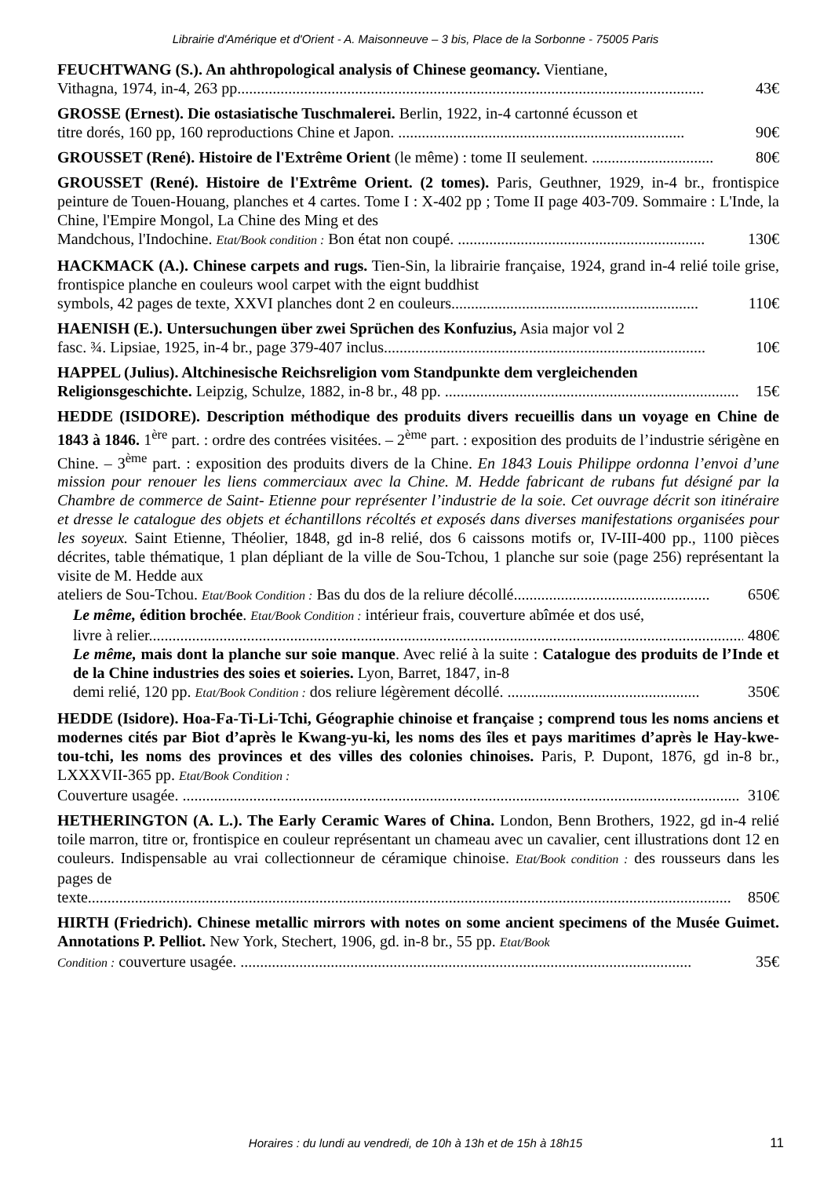Librairie d'Amérique et d'Orient - A. Maisonneuve – 3 bis, Place de la Sorbonne - 75005 Paris
FEUCHTWANG (S.). An ahthropological analysis of Chinese geomancy. Vientiane,
Vithagna, 1974, in-4, 263 pp....................................................................................................................... 43€
GROSSE (Ernest). Die ostasiatische Tuschmalerei. Berlin, 1922, in-4 cartonné écusson et
titre dorés, 160 pp, 160 reproductions Chine et Japon. ......................................................................... 90€
GROUSSET (René). Histoire de l'Extrême Orient (le même) : tome II seulement. ............................... 80€
GROUSSET (René). Histoire de l'Extrême Orient. (2 tomes). Paris, Geuthner, 1929, in-4 br., frontispice peinture de Touen-Houang, planches et 4 cartes. Tome I : X-402 pp ; Tome II page 403-709. Sommaire : L'Inde, la Chine, l'Empire Mongol, La Chine des Ming et des
Mandchous, l'Indochine. Etat/Book condition : Bon état non coupé. ............................................................... 130€
HACKMACK (A.). Chinese carpets and rugs. Tien-Sin, la librairie française, 1924, grand in-4 relié toile grise, frontispice planche en couleurs wool carpet with the eignt buddhist
symbols, 42 pages de texte, XXVI planches dont 2 en couleurs............................................................... 110€
HAENISH (E.). Untersuchungen über zwei Sprüchen des Konfuzius, Asia major vol 2
fasc. ¾. Lipsiae, 1925, in-4 br., page 379-407 inclus.................................................................................. 10€
HAPPEL (Julius). Altchinesische Reichsreligion vom Standpunkte dem vergleichenden
Religionsgeschichte. Leipzig, Schulze, 1882, in-8 br., 48 pp. ........................................................................... 15€
HEDDE (ISIDORE). Description méthodique des produits divers recueillis dans un voyage en Chine de 1843 à 1846. 1<sup>ère</sup> part. : ordre des contrées visitées. – 2<sup>ème</sup> part. : exposition des produits de l’industrie sérigène en Chine. – 3<sup>ème</sup> part. : exposition des produits divers de la Chine. En 1843 Louis Philippe ordonna l’envoi d’une mission pour renouer les liens commerciaux avec la Chine. M. Hedde fabricant de rubans fut désigné par la Chambre de commerce de Saint- Etienne pour représenter l’industrie de la soie. Cet ouvrage décrit son itinéraire et dresse le catalogue des objets et échantillons récoltés et exposés dans diverses manifestations organisées pour les soyeux. Saint Etienne, Théolier, 1848, gd in-8 relié, dos 6 caissons motifs or, IV-III-400 pp., 1100 pièces décrites, table thématique, 1 plan dépliant de la ville de Sou-Tchou, 1 planche sur soie (page 256) représentant la visite de M. Hedde aux
ateliers de Sou-Tchou. Etat/Book Condition : Bas du dos de la reliure décollé.................................................. 650€
Le même, édition brochée. Etat/Book Condition : intérieur frais, couverture abîmée et dos usé,
livre à relier......................................................................................................................................................... 480€
Le même, mais dont la planche sur soie manque. Avec relié à la suite : Catalogue des produits de l’Inde et de la Chine industries des soies et soieries. Lyon, Barret, 1847, in-8
demi relié, 120 pp. Etat/Book Condition : dos reliure légèrement décollé. ................................................. 350€
HEDDE (Isidore). Hoa-Fa-Ti-Li-Tchi, Géographie chinoise et française ; comprend tous les noms anciens et modernes cités par Biot d’après le Kwang-yu-ki, les noms des îles et pays maritimes d’après le Hay-kwe-tou-tchi, les noms des provinces et des villes des colonies chinoises. Paris, P. Dupont, 1876, gd in-8 br., LXXXVII-365 pp. Etat/Book Condition :
Couverture usagée. .............................................................................................................................................. 310€
HETHERINGTON (A. L.). The Early Ceramic Wares of China. London, Benn Brothers, 1922, gd in-4 relié toile marron, titre or, frontispice en couleur représentant un chameau avec un cavalier, cent illustrations dont 12 en couleurs. Indispensable au vrai collectionneur de céramique chinoise. Etat/Book condition : des rousseurs dans les pages de
texte.................................................................................................................................................................... 850€
HIRTH (Friedrich). Chinese metallic mirrors with notes on some ancient specimens of the Musée Guimet. Annotations P. Pelliot. New York, Stechert, 1906, gd. in-8 br., 55 pp. Etat/Book
Condition : couverture usagée. ................................................................................................................... 35€
Horaires : du lundi au vendredi, de 10h à 13h et de 15h à 18h15
11